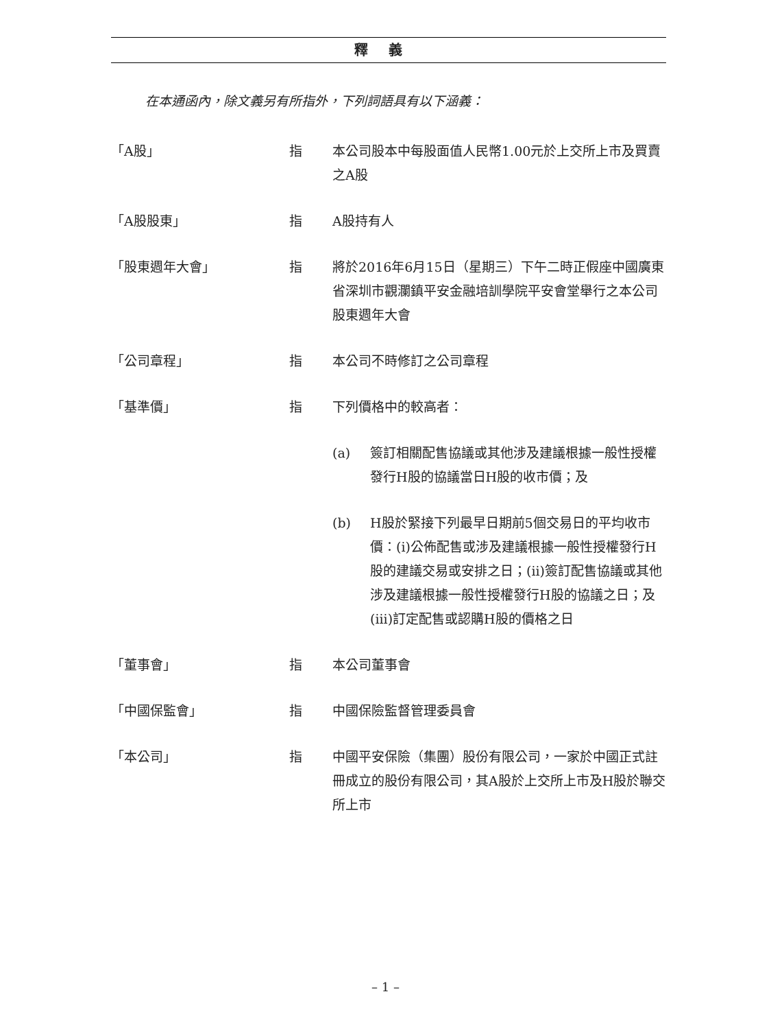釋義
在本通函內，除文義另有所指外，下列詞語具有以下涵義：
「A股」 指 本公司股本中每股面值人民幣1.00元於上交所上市及買賣之A股
「A股股東」 指 A股持有人
「股東週年大會」 指 將於2016年6月15日（星期三）下午二時正假座中國廣東省深圳市觀瀾鎮平安金融培訓學院平安會堂舉行之本公司股東週年大會
「公司章程」 指 本公司不時修訂之公司章程
「基準價」 指 下列價格中的較高者：
(a) 簽訂相關配售協議或其他涉及建議根據一般性授權發行H股的協議當日H股的收市價；及
(b) H股於緊接下列最早日期前5個交易日的平均收市價：(i)公佈配售或涉及建議根據一般性授權發行H股的建議交易或安排之日；(ii)簽訂配售協議或其他涉及建議根據一般性授權發行H股的協議之日；及(iii)訂定配售或認購H股的價格之日
「董事會」 指 本公司董事會
「中國保監會」 指 中國保險監督管理委員會
「本公司」 指 中國平安保險（集團）股份有限公司，一家於中國正式註冊成立的股份有限公司，其A股於上交所上市及H股於聯交所上市
– 1 –